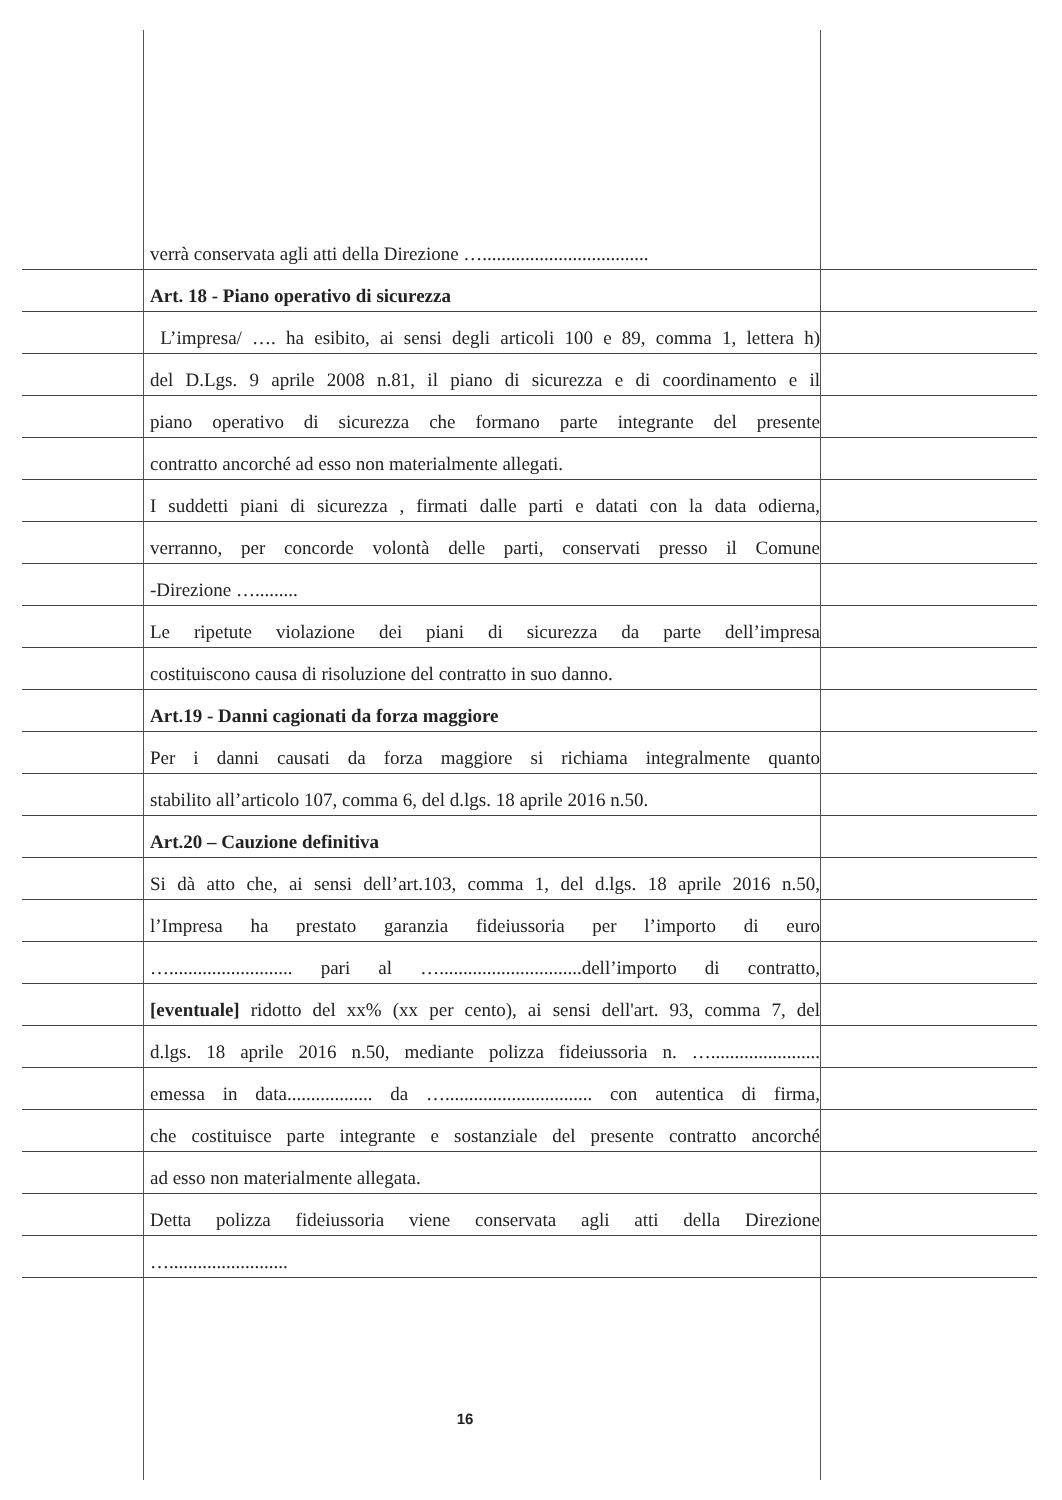verrà conservata agli atti della Direzione …...................................
Art. 18 - Piano operativo di sicurezza
L’impresa/ …. ha esibito, ai sensi degli articoli 100 e 89, comma 1, lettera h)
del D.Lgs. 9 aprile 2008 n.81, il piano di sicurezza e di coordinamento e il
piano operativo di sicurezza che formano parte integrante del presente
contratto ancorché ad esso non materialmente allegati.
I suddetti piani di sicurezza , firmati dalle parti e datati con la data odierna,
verranno, per concorde volontà delle parti, conservati presso il Comune
-Direzione ….........
Le ripetute violazione dei piani di sicurezza da parte dell’impresa
costituiscono causa di risoluzione del contratto in suo danno.
Art.19 - Danni cagionati da forza maggiore
Per i danni causati da forza maggiore si richiama integralmente quanto
stabilito all’articolo 107, comma 6, del d.lgs. 18 aprile 2016 n.50.
Art.20 – Cauzione definitiva
Si dà atto che, ai sensi dell’art.103, comma 1, del d.lgs. 18 aprile 2016 n.50,
l’Impresa ha prestato garanzia fideiussoria per l’importo di euro
….......................... pari al …..............................dell’importo di contratto,
[eventuale] ridotto del xx% (xx per cento), ai sensi dell'art. 93, comma 7, del
d.lgs. 18 aprile 2016 n.50, mediante polizza fideiussoria n. ….......................
emessa in data.................. da …............................... con autentica di firma,
che costituisce parte integrante e sostanziale del presente contratto ancorché
ad esso non materialmente allegata.
Detta polizza fideiussoria viene conservata agli atti della Direzione
….........................
16